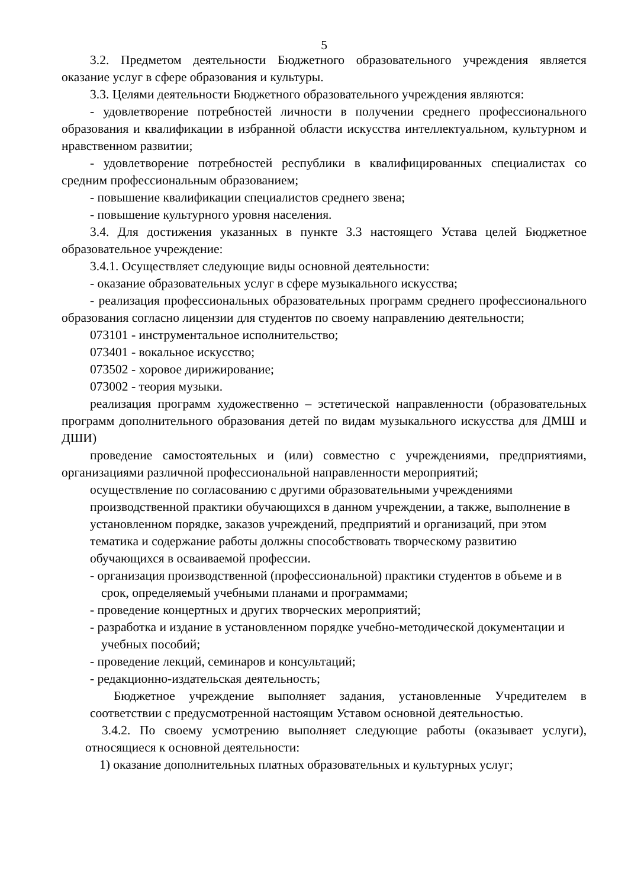5
3.2. Предметом деятельности Бюджетного образовательного учреждения является оказание услуг в сфере образования и культуры.
3.3. Целями деятельности Бюджетного образовательного учреждения являются:
- удовлетворение потребностей личности в получении среднего профессионального образования и квалификации в избранной области искусства интеллектуальном, культурном и нравственном развитии;
- удовлетворение потребностей республики в квалифицированных специалистах со средним профессиональным образованием;
- повышение квалификации специалистов среднего звена;
- повышение культурного уровня населения.
3.4. Для достижения указанных в пункте 3.3 настоящего Устава целей Бюджетное образовательное учреждение:
3.4.1. Осуществляет следующие виды основной деятельности:
- оказание образовательных услуг в сфере музыкального искусства;
- реализация профессиональных образовательных программ среднего профессионального образования согласно лицензии для студентов по своему направлению деятельности;
073101 - инструментальное исполнительство;
073401 - вокальное искусство;
073502 - хоровое дирижирование;
073002 - теория музыки.
реализация программ художественно – эстетической направленности (образовательных программ дополнительного образования детей по видам музыкального искусства для ДМШ и ДШИ)
проведение самостоятельных и (или) совместно с учреждениями, предприятиями, организациями различной профессиональной направленности мероприятий;
осуществление по согласованию с другими образовательными учреждениями производственной практики обучающихся в данном учреждении, а также, выполнение в установленном порядке, заказов учреждений, предприятий и организаций, при этом тематика и содержание работы должны способствовать творческому развитию обучающихся в осваиваемой профессии.
- организация производственной (профессиональной) практики студентов в объеме и в срок, определяемый учебными планами и программами;
- проведение концертных и других творческих мероприятий;
- разработка и издание в установленном порядке учебно-методической документации и учебных пособий;
- проведение лекций, семинаров и консультаций;
- редакционно-издательская деятельность;
Бюджетное учреждение выполняет задания, установленные Учредителем в соответствии с предусмотренной настоящим Уставом основной деятельностью.
3.4.2. По своему усмотрению выполняет следующие работы (оказывает услуги), относящиеся к основной деятельности:
1) оказание дополнительных платных образовательных и культурных услуг;